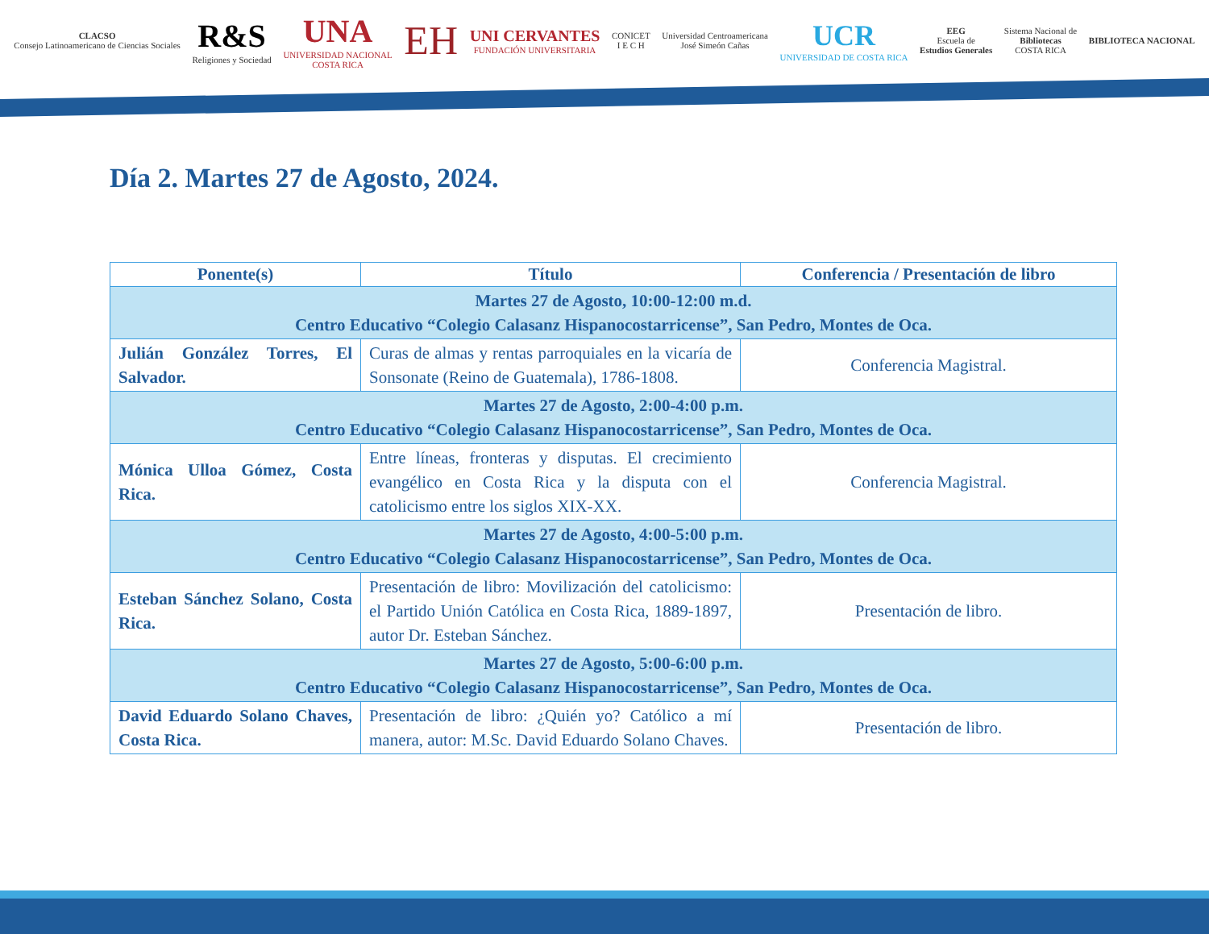CLACSO
Consejo Latinoamericano de Ciencias Sociales
R&S
Religiones y Sociedad
UNA
UNIVERSIDAD NACIONAL
COSTA RICA
EH
UNI CERVANTES
FUNDACIÓN UNIVERSITARIA
CONICET
I E C H
Universidad Centroamericana
José Simeón Cañas
UCR
UNIVERSIDAD DE COSTA RICA
EEG
Escuela de
Estudios Generales
Sistema Nacional de
Bibliotecas
COSTA RICA
BIBLIOTECA NACIONAL
Día 2. Martes 27 de Agosto, 2024.
| Ponente(s) | Título | Conferencia / Presentación de libro |
| --- | --- | --- |
| Martes 27 de Agosto, 10:00-12:00 m.d. Centro Educativo “Colegio Calasanz Hispanocostarricense”, San Pedro, Montes de Oca. | | |
| Julián González Torres, El Salvador. | Curas de almas y rentas parroquiales en la vicaría de Sonsonate (Reino de Guatemala), 1786-1808. | Conferencia Magistral. |
| Martes 27 de Agosto, 2:00-4:00 p.m. Centro Educativo “Colegio Calasanz Hispanocostarricense”, San Pedro, Montes de Oca. | | |
| Mónica Ulloa Gómez, Costa Rica. | Entre líneas, fronteras y disputas. El crecimiento evangélico en Costa Rica y la disputa con el catolicismo entre los siglos XIX-XX. | Conferencia Magistral. |
| Martes 27 de Agosto, 4:00-5:00 p.m. Centro Educativo “Colegio Calasanz Hispanocostarricense”, San Pedro, Montes de Oca. | | |
| Esteban Sánchez Solano, Costa Rica. | Presentación de libro: Movilización del catolicismo: el Partido Unión Católica en Costa Rica, 1889-1897, autor Dr. Esteban Sánchez. | Presentación de libro. |
| Martes 27 de Agosto, 5:00-6:00 p.m. Centro Educativo “Colegio Calasanz Hispanocostarricense”, San Pedro, Montes de Oca. | | |
| David Eduardo Solano Chaves, Costa Rica. | Presentación de libro: ¿Quién yo? Católico a mí manera, autor: M.Sc. David Eduardo Solano Chaves. | Presentación de libro. |